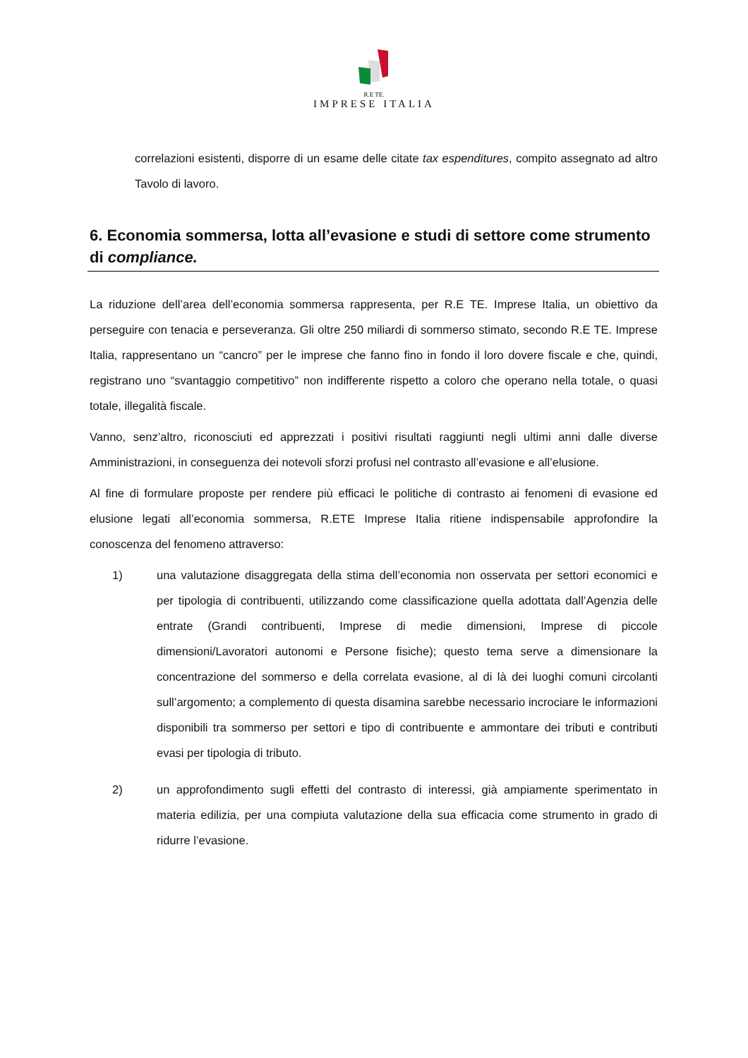R.E TE.
IMPRESE ITALIA
correlazioni esistenti, disporre di un esame delle citate tax espenditures, compito assegnato ad altro Tavolo di lavoro.
6. Economia sommersa, lotta all’evasione e studi di settore come strumento di compliance.
La riduzione dell’area dell’economia sommersa rappresenta, per R.E TE. Imprese Italia, un obiettivo da perseguire con tenacia e perseveranza. Gli oltre 250 miliardi di sommerso stimato, secondo R.E TE. Imprese Italia, rappresentano un “cancro” per le imprese che fanno fino in fondo il loro dovere fiscale e che, quindi, registrano uno “svantaggio competitivo” non indifferente rispetto a coloro che operano nella totale, o quasi totale, illegalità fiscale.
Vanno, senz’altro, riconosciuti ed apprezzati i positivi risultati raggiunti negli ultimi anni dalle diverse Amministrazioni, in conseguenza dei notevoli sforzi profusi nel contrasto all’evasione e all’elusione.
Al fine di formulare proposte per rendere più efficaci le politiche di contrasto ai fenomeni di evasione ed elusione legati all’economia sommersa, R.ETE Imprese Italia ritiene indispensabile approfondire la conoscenza del fenomeno attraverso:
1) una valutazione disaggregata della stima dell’economia non osservata per settori economici e per tipologia di contribuenti, utilizzando come classificazione quella adottata dall’Agenzia delle entrate (Grandi contribuenti, Imprese di medie dimensioni, Imprese di piccole dimensioni/Lavoratori autonomi e Persone fisiche); questo tema serve a dimensionare la concentrazione del sommerso e della correlata evasione, al di là dei luoghi comuni circolanti sull’argomento; a complemento di questa disamina sarebbe necessario incrociare le informazioni disponibili tra sommerso per settori e tipo di contribuente e ammontare dei tributi e contributi evasi per tipologia di tributo.
2) un approfondimento sugli effetti del contrasto di interessi, già ampiamente sperimentato in materia edilizia, per una compiuta valutazione della sua efficacia come strumento in grado di ridurre l’evasione.